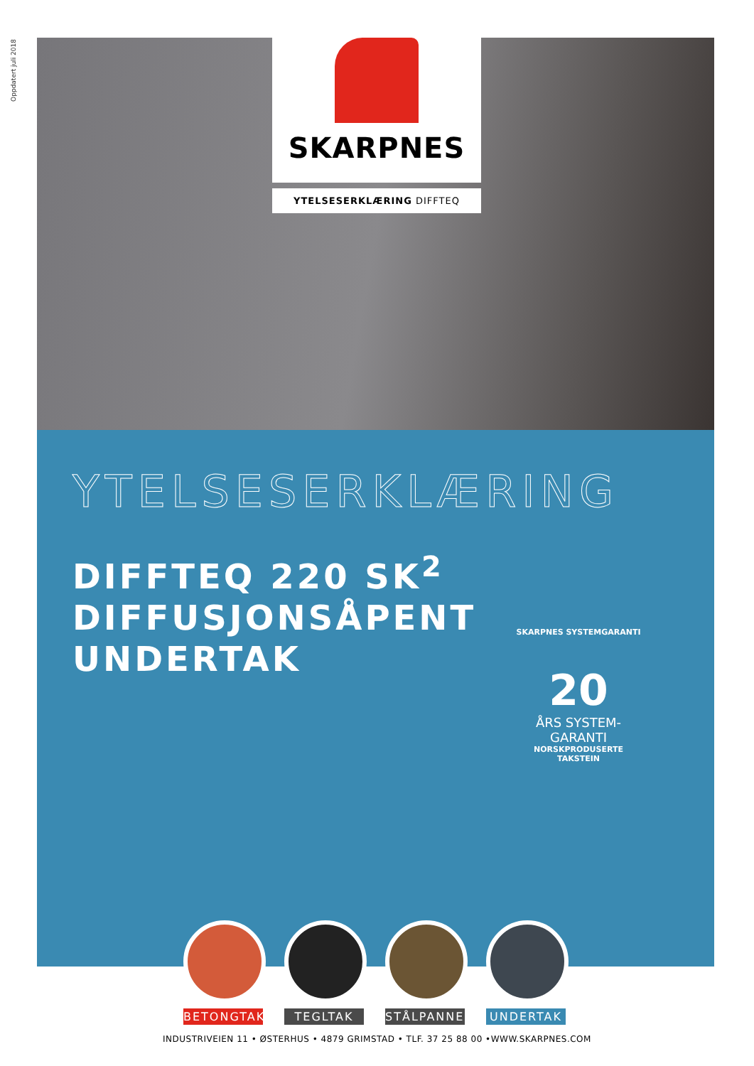Oppdatert juli 2018
SKARPNES
YTELSESERKLÆRING DIFFTEQ
YTELSESERKLÆRING
DIFFTEQ 220 SK<sup>2</sup>
DIFFUSJONSÅPENT UNDERTAK
SKARPNES SYSTEMGARANTI
20
ÅRS SYSTEM-
GARANTI
NORSKPRODUSERTE TAKSTEIN
BETONGTAK TEGLTAK STÅLPANNER
UNDERTAK
INDUSTRIVEIEN 11 • ØSTERHUS • 4879 GRIMSTAD • TLF. 37 25 88 00 •WWW.SKARPNES.COM